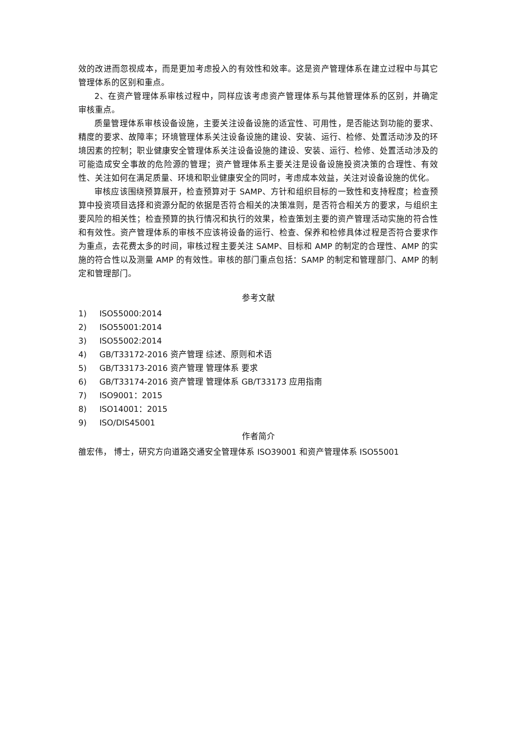效的改进而忽视成本，而是更加考虑投入的有效性和效率。这是资产管理体系在建立过程中与其它管理体系的区别和重点。
2、在资产管理体系审核过程中，同样应该考虑资产管理体系与其他管理体系的区别，并确定审核重点。
质量管理体系审核设备设施，主要关注设备设施的适宜性、可用性，是否能达到功能的要求、精度的要求、故障率；环境管理体系关注设备设施的建设、安装、运行、检修、处置活动涉及的环境因素的控制；职业健康安全管理体系关注设备设施的建设、安装、运行、检修、处置活动涉及的可能造成安全事故的危险源的管理；资产管理体系主要关注是设备设施投资决策的合理性、有效性、关注如何在满足质量、环境和职业健康安全的同时，考虑成本效益，关注对设备设施的优化。
审核应该围绕预算展开，检查预算对于 SAMP、方针和组织目标的一致性和支持程度；检查预算中投资项目选择和资源分配的依据是否符合相关的决策准则，是否符合相关方的要求，与组织主要风险的相关性；检查预算的执行情况和执行的效果，检查策划主要的资产管理活动实施的符合性和有效性。资产管理体系的审核不应该将设备的运行、检查、保养和检修具体过程是否符合要求作为重点，去花费太多的时间，审核过程主要关注 SAMP、目标和 AMP 的制定的合理性、AMP 的实施的符合性以及测量 AMP 的有效性。审核的部门重点包括：SAMP 的制定和管理部门、AMP 的制定和管理部门。
参考文献
1) ISO55000:2014
2) ISO55001:2014
3) ISO55002:2014
4) GB/T33172-2016 资产管理 综述、原则和术语
5) GB/T33173-2016 资产管理 管理体系 要求
6) GB/T33174-2016 资产管理 管理体系 GB/T33173 应用指南
7) ISO9001：2015
8) ISO14001：2015
9) ISO/DIS45001
作者简介
雒宏伟， 博士，研究方向道路交通安全管理体系 ISO39001 和资产管理体系 ISO55001